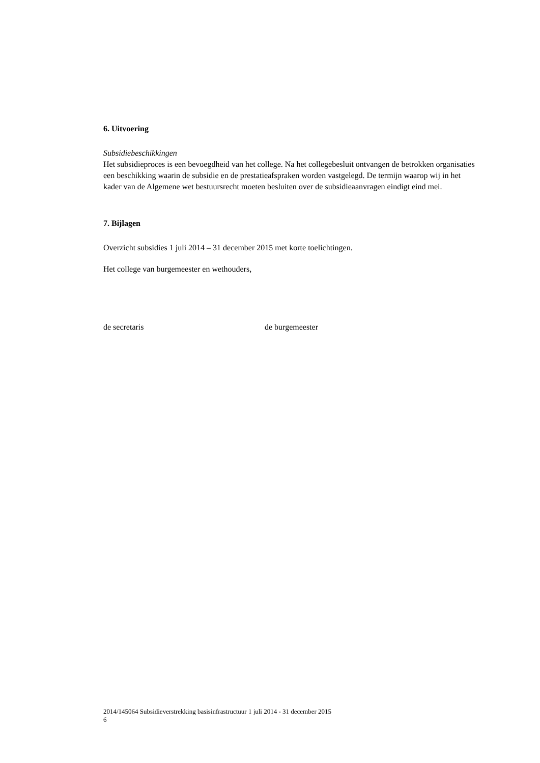6. Uitvoering
Subsidiebeschikkingen
Het subsidieproces is een bevoegdheid van het college. Na het collegebesluit ontvangen de betrokken organisaties een beschikking waarin de subsidie en de prestatieafspraken worden vastgelegd. De termijn waarop wij in het kader van de Algemene wet bestuursrecht moeten besluiten over de subsidieaanvragen eindigt eind mei.
7. Bijlagen
Overzicht subsidies 1 juli 2014 – 31 december 2015 met korte toelichtingen.
Het college van burgemeester en wethouders,
de secretaris de burgemeester
2014/145064 Subsidieverstrekking basisinfrastructuur 1 juli 2014 - 31 december 2015
6